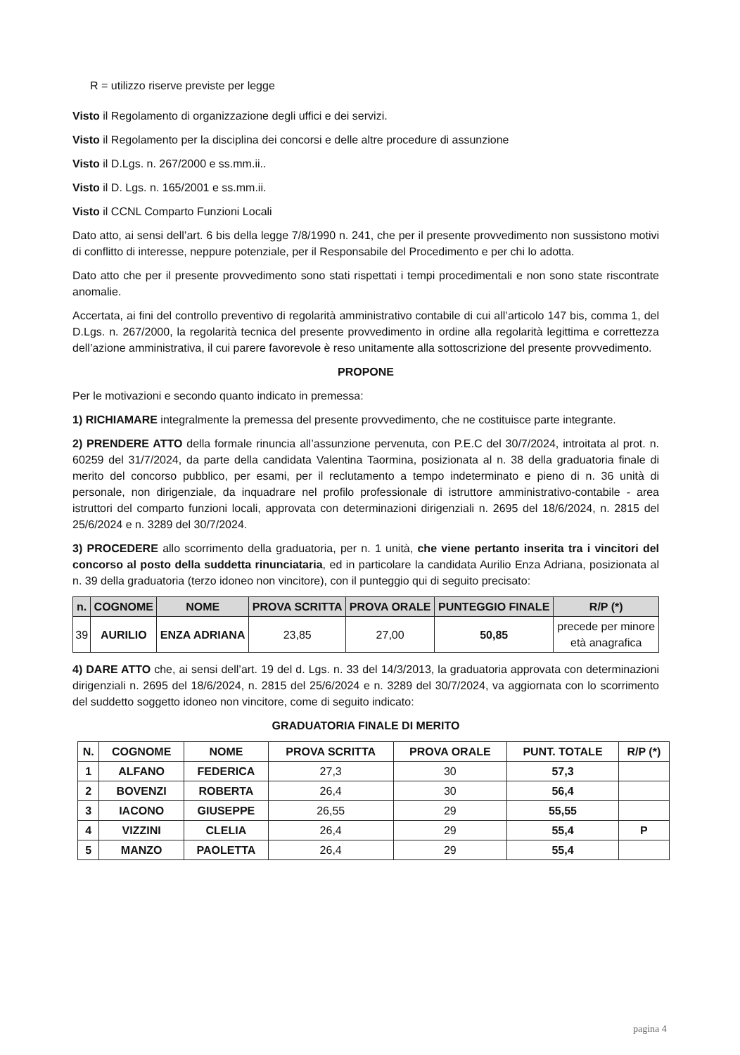R = utilizzo riserve previste per legge
Visto il Regolamento di organizzazione degli uffici e dei servizi.
Visto il Regolamento per la disciplina dei concorsi e delle altre procedure di assunzione
Visto il D.Lgs. n. 267/2000 e ss.mm.ii..
Visto il D. Lgs. n. 165/2001 e ss.mm.ii.
Visto il CCNL Comparto Funzioni Locali
Dato atto, ai sensi dell’art. 6 bis della legge 7/8/1990 n. 241, che per il presente provvedimento non sussistono motivi di conflitto di interesse, neppure potenziale, per il Responsabile del Procedimento e per chi lo adotta.
Dato atto che per il presente provvedimento sono stati rispettati i tempi procedimentali e non sono state riscontrate anomalie.
Accertata, ai fini del controllo preventivo di regolarità amministrativo contabile di cui all’articolo 147 bis, comma 1, del D.Lgs. n. 267/2000, la regolarità tecnica del presente provvedimento in ordine alla regolarità legittima e correttezza dell’azione amministrativa, il cui parere favorevole è reso unitamente alla sottoscrizione del presente provvedimento.
PROPONE
Per le motivazioni e secondo quanto indicato in premessa:
1) RICHIAMARE integralmente la premessa del presente provvedimento, che ne costituisce parte integrante.
2) PRENDERE ATTO della formale rinuncia all’assunzione pervenuta, con P.E.C del 30/7/2024, introitata al prot. n. 60259 del 31/7/2024, da parte della candidata Valentina Taormina, posizionata al n. 38 della graduatoria finale di merito del concorso pubblico, per esami, per il reclutamento a tempo indeterminato e pieno di n. 36 unità di personale, non dirigenziale, da inquadrare nel profilo professionale di istruttore amministrativo-contabile - area istruttori del comparto funzioni locali, approvata con determinazioni dirigenziali n. 2695 del 18/6/2024, n. 2815 del 25/6/2024 e n. 3289 del 30/7/2024.
3) PROCEDERE allo scorrimento della graduatoria, per n. 1 unità, che viene pertanto inserita tra i vincitori del concorso al posto della suddetta rinunciataria, ed in particolare la candidata Aurilio Enza Adriana, posizionata al n. 39 della graduatoria (terzo idoneo non vincitore), con il punteggio qui di seguito precisato:
| n. | COGNOME | NOME | PROVA SCRITTA | PROVA ORALE | PUNTEGGIO FINALE | R/P (*) |
| --- | --- | --- | --- | --- | --- | --- |
| 39 | AURILIO | ENZA ADRIANA | 23,85 | 27,00 | 50,85 | precede per minore età anagrafica |
4) DARE ATTO che, ai sensi dell’art. 19 del d. Lgs. n. 33 del 14/3/2013, la graduatoria approvata con determinazioni dirigenziali n. 2695 del 18/6/2024, n. 2815 del 25/6/2024 e n. 3289 del 30/7/2024, va aggiornata con lo scorrimento del suddetto soggetto idoneo non vincitore, come di seguito indicato:
GRADUATORIA FINALE DI MERITO
| N. | COGNOME | NOME | PROVA SCRITTA | PROVA ORALE | PUNT. TOTALE | R/P (*) |
| --- | --- | --- | --- | --- | --- | --- |
| 1 | ALFANO | FEDERICA | 27,3 | 30 | 57,3 | |
| 2 | BOVENZI | ROBERTA | 26,4 | 30 | 56,4 | |
| 3 | IACONO | GIUSEPPE | 26,55 | 29 | 55,55 | |
| 4 | VIZZINI | CLELIA | 26,4 | 29 | 55,4 | P |
| 5 | MANZO | PAOLETTA | 26,4 | 29 | 55,4 | |
pagina 4